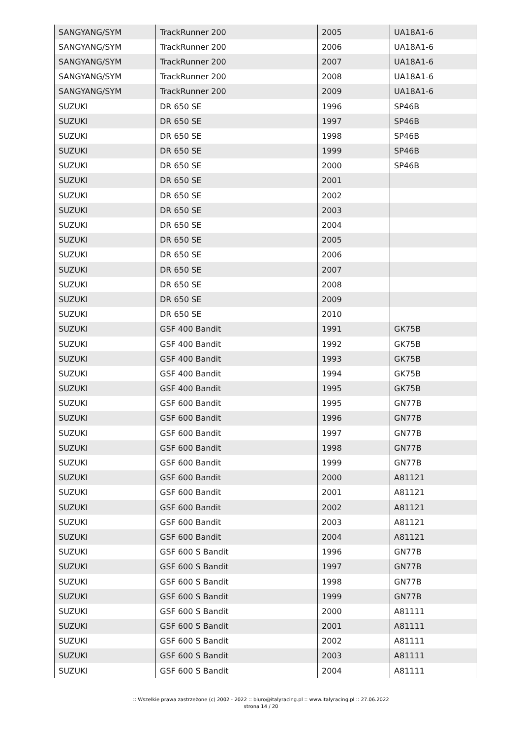| SANGYANG/SYM | TrackRunner 200 | 2005 | UA18A1-6 |
| SANGYANG/SYM | TrackRunner 200 | 2006 | UA18A1-6 |
| SANGYANG/SYM | TrackRunner 200 | 2007 | UA18A1-6 |
| SANGYANG/SYM | TrackRunner 200 | 2008 | UA18A1-6 |
| SANGYANG/SYM | TrackRunner 200 | 2009 | UA18A1-6 |
| SUZUKI | DR 650 SE | 1996 | SP46B |
| SUZUKI | DR 650 SE | 1997 | SP46B |
| SUZUKI | DR 650 SE | 1998 | SP46B |
| SUZUKI | DR 650 SE | 1999 | SP46B |
| SUZUKI | DR 650 SE | 2000 | SP46B |
| SUZUKI | DR 650 SE | 2001 | |
| SUZUKI | DR 650 SE | 2002 | |
| SUZUKI | DR 650 SE | 2003 | |
| SUZUKI | DR 650 SE | 2004 | |
| SUZUKI | DR 650 SE | 2005 | |
| SUZUKI | DR 650 SE | 2006 | |
| SUZUKI | DR 650 SE | 2007 | |
| SUZUKI | DR 650 SE | 2008 | |
| SUZUKI | DR 650 SE | 2009 | |
| SUZUKI | DR 650 SE | 2010 | |
| SUZUKI | GSF 400 Bandit | 1991 | GK75B |
| SUZUKI | GSF 400 Bandit | 1992 | GK75B |
| SUZUKI | GSF 400 Bandit | 1993 | GK75B |
| SUZUKI | GSF 400 Bandit | 1994 | GK75B |
| SUZUKI | GSF 400 Bandit | 1995 | GK75B |
| SUZUKI | GSF 600 Bandit | 1995 | GN77B |
| SUZUKI | GSF 600 Bandit | 1996 | GN77B |
| SUZUKI | GSF 600 Bandit | 1997 | GN77B |
| SUZUKI | GSF 600 Bandit | 1998 | GN77B |
| SUZUKI | GSF 600 Bandit | 1999 | GN77B |
| SUZUKI | GSF 600 Bandit | 2000 | A81121 |
| SUZUKI | GSF 600 Bandit | 2001 | A81121 |
| SUZUKI | GSF 600 Bandit | 2002 | A81121 |
| SUZUKI | GSF 600 Bandit | 2003 | A81121 |
| SUZUKI | GSF 600 Bandit | 2004 | A81121 |
| SUZUKI | GSF 600 S Bandit | 1996 | GN77B |
| SUZUKI | GSF 600 S Bandit | 1997 | GN77B |
| SUZUKI | GSF 600 S Bandit | 1998 | GN77B |
| SUZUKI | GSF 600 S Bandit | 1999 | GN77B |
| SUZUKI | GSF 600 S Bandit | 2000 | A81111 |
| SUZUKI | GSF 600 S Bandit | 2001 | A81111 |
| SUZUKI | GSF 600 S Bandit | 2002 | A81111 |
| SUZUKI | GSF 600 S Bandit | 2003 | A81111 |
| SUZUKI | GSF 600 S Bandit | 2004 | A81111 |
:: Wszelkie prawa zastrzeżone (c) 2002 - 2022 :: biuro@italyracing.pl :: www.italyracing.pl :: 27.06.2022
strona 14 / 20